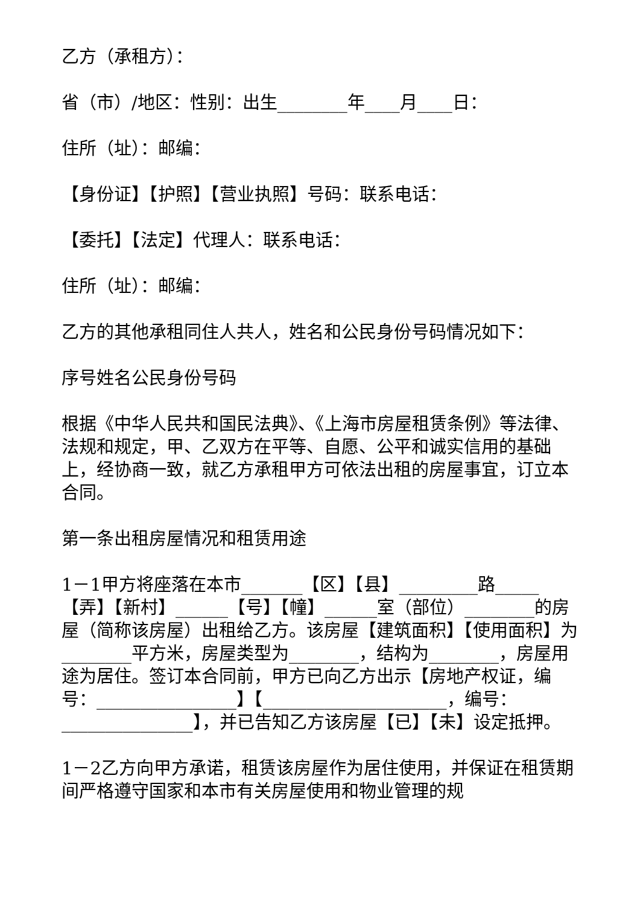乙方（承租方）：
省（市）/地区：性别：出生________年____月____日：
住所（址）：邮编：
【身份证】【护照】【营业执照】号码：联系电话：
【委托】【法定】代理人：联系电话：
住所（址）：邮编：
乙方的其他承租同住人共人，姓名和公民身份号码情况如下：
序号姓名公民身份号码
根据《中华人民共和国民法典》、《上海市房屋租赁条例》等法律、法规和规定，甲、乙双方在平等、自愿、公平和诚实信用的基础上，经协商一致，就乙方承租甲方可依法出租的房屋事宜，订立本合同。
第一条出租房屋情况和租赁用途
1－1甲方将座落在本市_______【区】【县】_________路_____【弄】【新村】______【号】【幢】______室（部位）________的房屋（简称该房屋）出租给乙方。该房屋【建筑面积】【使用面积】为________平方米，房屋类型为________，结构为________，房屋用途为居住。签订本合同前，甲方已向乙方出示【房地产权证，编号：________________】【_____________________，编号：_______________】，并已告知乙方该房屋【已】【未】设定抵押。
1－2乙方向甲方承诺，租赁该房屋作为居住使用，并保证在租赁期间严格遵守国家和本市有关房屋使用和物业管理的规